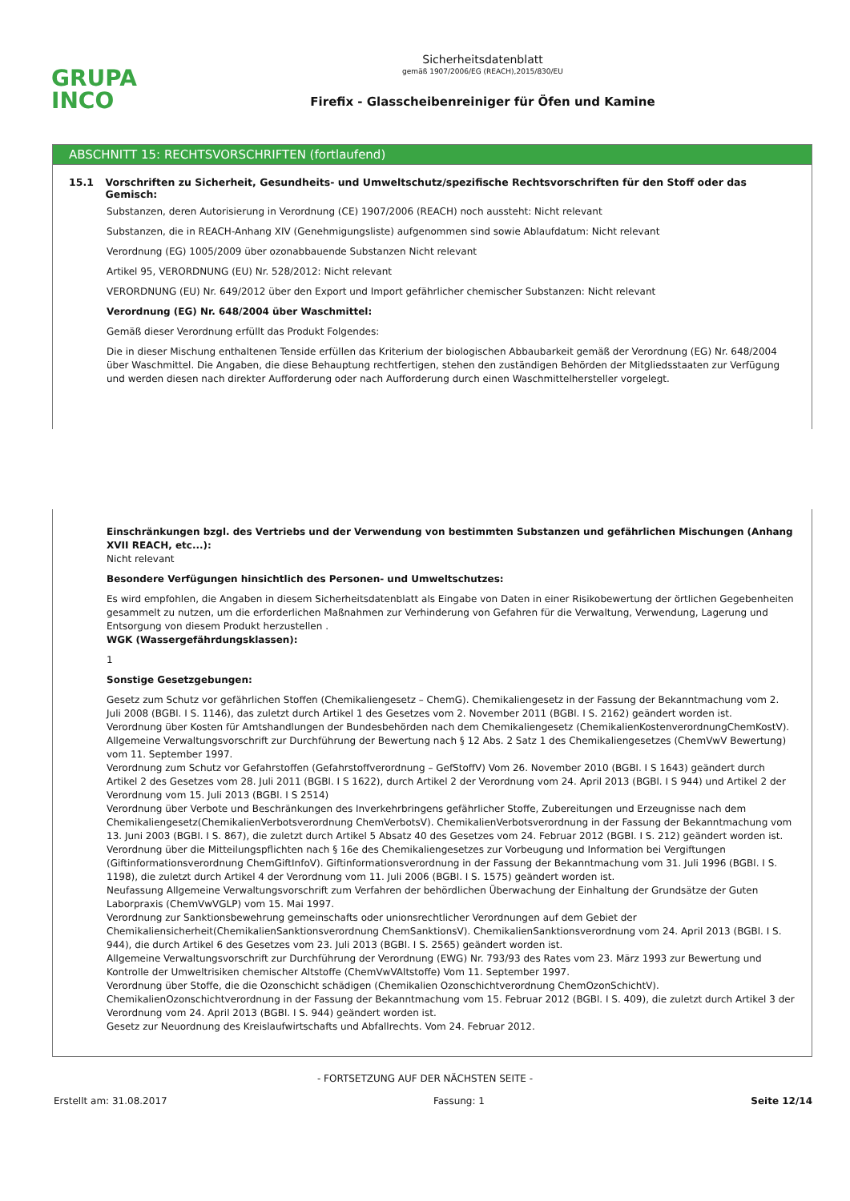GRUPA
INCO
Sicherheitsdatenblatt
gemäß 1907/2006/EG (REACH),2015/830/EU
Firefix - Glasscheibenreiniger für Öfen und Kamine
ABSCHNITT 15: RECHTSVORSCHRIFTEN (fortlaufend)
15.1 Vorschriften zu Sicherheit, Gesundheits- und Umweltschutz/spezifische Rechtsvorschriften für den Stoff oder das Gemisch:
Substanzen, deren Autorisierung in Verordnung (CE) 1907/2006 (REACH) noch aussteht: Nicht relevant
Substanzen, die in REACH-Anhang XIV (Genehmigungsliste) aufgenommen sind sowie Ablaufdatum: Nicht relevant
Verordnung (EG) 1005/2009 über ozonabbauende Substanzen Nicht relevant
Artikel 95, VERORDNUNG (EU) Nr. 528/2012: Nicht relevant
VERORDNUNG (EU) Nr. 649/2012 über den Export und Import gefährlicher chemischer Substanzen: Nicht relevant
Verordnung (EG) Nr. 648/2004 über Waschmittel:
Gemäß dieser Verordnung erfüllt das Produkt Folgendes:
Die in dieser Mischung enthaltenen Tenside erfüllen das Kriterium der biologischen Abbaubarkeit gemäß der Verordnung (EG) Nr. 648/2004 über Waschmittel. Die Angaben, die diese Behauptung rechtfertigen, stehen den zuständigen Behörden der Mitgliedsstaaten zur Verfügung und werden diesen nach direkter Aufforderung oder nach Aufforderung durch einen Waschmittelhersteller vorgelegt.
Einschränkungen bzgl. des Vertriebs und der Verwendung von bestimmten Substanzen und gefährlichen Mischungen (Anhang XVII REACH, etc...):
Nicht relevant
Besondere Verfügungen hinsichtlich des Personen- und Umweltschutzes:
Es wird empfohlen, die Angaben in diesem Sicherheitsdatenblatt als Eingabe von Daten in einer Risikobewertung der örtlichen Gegebenheiten gesammelt zu nutzen, um die erforderlichen Maßnahmen zur Verhinderung von Gefahren für die Verwaltung, Verwendung, Lagerung und Entsorgung von diesem Produkt herzustellen .
WGK (Wassergefährdungsklassen):
1
Sonstige Gesetzgebungen:
Gesetz zum Schutz vor gefährlichen Stoffen (Chemikaliengesetz – ChemG). Chemikaliengesetz in der Fassung der Bekanntmachung vom 2. Juli 2008 (BGBl. I S. 1146), das zuletzt durch Artikel 1 des Gesetzes vom 2. November 2011 (BGBl. I S. 2162) geändert worden ist.
Verordnung über Kosten für Amtshandlungen der Bundesbehörden nach dem Chemikaliengesetz (ChemikalienKostenverordnungChemKostV).
Allgemeine Verwaltungsvorschrift zur Durchführung der Bewertung nach § 12 Abs. 2 Satz 1 des Chemikaliengesetzes (ChemVwV Bewertung) vom 11. September 1997.
Verordnung zum Schutz vor Gefahrstoffen (Gefahrstoffverordnung – GefStoffV) Vom 26. November 2010 (BGBl. I S 1643) geändert durch Artikel 2 des Gesetzes vom 28. Juli 2011 (BGBl. I S 1622), durch Artikel 2 der Verordnung vom 24. April 2013 (BGBl. I S 944) und Artikel 2 der Verordnung vom 15. Juli 2013 (BGBl. I S 2514)
Verordnung über Verbote und Beschränkungen des Inverkehrbringens gefährlicher Stoffe, Zubereitungen und Erzeugnisse nach dem Chemikaliengesetz(ChemikalienVerbotsverordnung ChemVerbotsV). ChemikalienVerbotsverordnung in der Fassung der Bekanntmachung vom 13. Juni 2003 (BGBl. I S. 867), die zuletzt durch Artikel 5 Absatz 40 des Gesetzes vom 24. Februar 2012 (BGBl. I S. 212) geändert worden ist.
Verordnung über die Mitteilungspflichten nach § 16e des Chemikaliengesetzes zur Vorbeugung und Information bei Vergiftungen (Giftinformationsverordnung ChemGiftInfoV). Giftinformationsverordnung in der Fassung der Bekanntmachung vom 31. Juli 1996 (BGBl. I S. 1198), die zuletzt durch Artikel 4 der Verordnung vom 11. Juli 2006 (BGBl. I S. 1575) geändert worden ist.
Neufassung Allgemeine Verwaltungsvorschrift zum Verfahren der behördlichen Überwachung der Einhaltung der Grundsätze der Guten Laborpraxis (ChemVwVGLP) vom 15. Mai 1997.
Verordnung zur Sanktionsbewehrung gemeinschafts oder unionsrechtlicher Verordnungen auf dem Gebiet der Chemikaliensicherheit(ChemikalienSanktionsverordnung ChemSanktionsV). ChemikalienSanktionsverordnung vom 24. April 2013 (BGBl. I S. 944), die durch Artikel 6 des Gesetzes vom 23. Juli 2013 (BGBl. I S. 2565) geändert worden ist.
Allgemeine Verwaltungsvorschrift zur Durchführung der Verordnung (EWG) Nr. 793/93 des Rates vom 23. März 1993 zur Bewertung und Kontrolle der Umweltrisiken chemischer Altstoffe (ChemVwVAltstoffe) Vom 11. September 1997.
Verordnung über Stoffe, die die Ozonschicht schädigen (Chemikalien Ozonschichtverordnung ChemOzonSchichtV).
ChemikalienOzonschichtverordnung in der Fassung der Bekanntmachung vom 15. Februar 2012 (BGBl. I S. 409), die zuletzt durch Artikel 3 der Verordnung vom 24. April 2013 (BGBl. I S. 944) geändert worden ist.
Gesetz zur Neuordnung des Kreislaufwirtschafts und Abfallrechts. Vom 24. Februar 2012.
- FORTSETZUNG AUF DER NÄCHSTEN SEITE -
Erstellt am: 31.08.2017 Fassung: 1 Seite 12/14